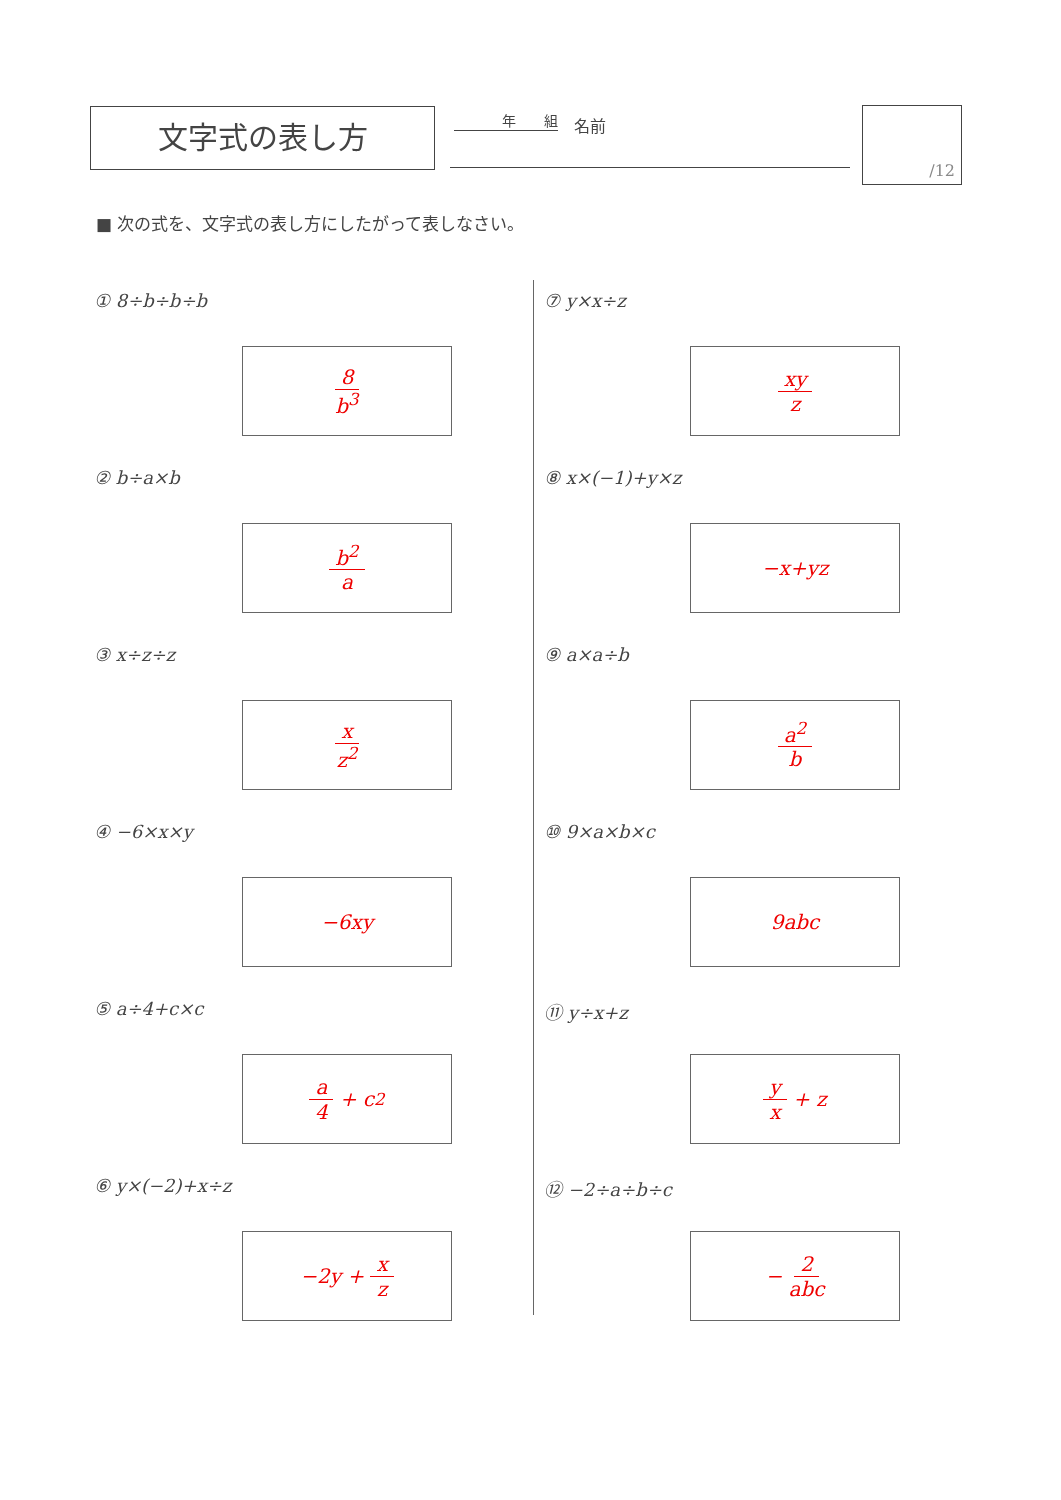文字式の表し方 年　　組 名前 /12
■ 次の式を、文字式の表し方にしたがって表しなさい。
① 8÷b÷b÷b
8 b<sup>3</sup>
② b÷a×b
b<sup>2</sup> a
③ x÷z÷z
x z<sup>2</sup>
④ −6×x×y
−6xy
⑤ a÷4+c×c
a 4 + c<sup>2</sup>
⑥ y×(−2)+x÷z
−2y + x z
⑦ y×x÷z
xy z
⑧ x×(−1)+y×z
−x+yz
⑨ a×a÷b
a<sup>2</sup> b
⑩ 9×a×b×c
9abc
⑪ y÷x+z
y x + z
⑫ −2÷a÷b÷c
− 2 abc